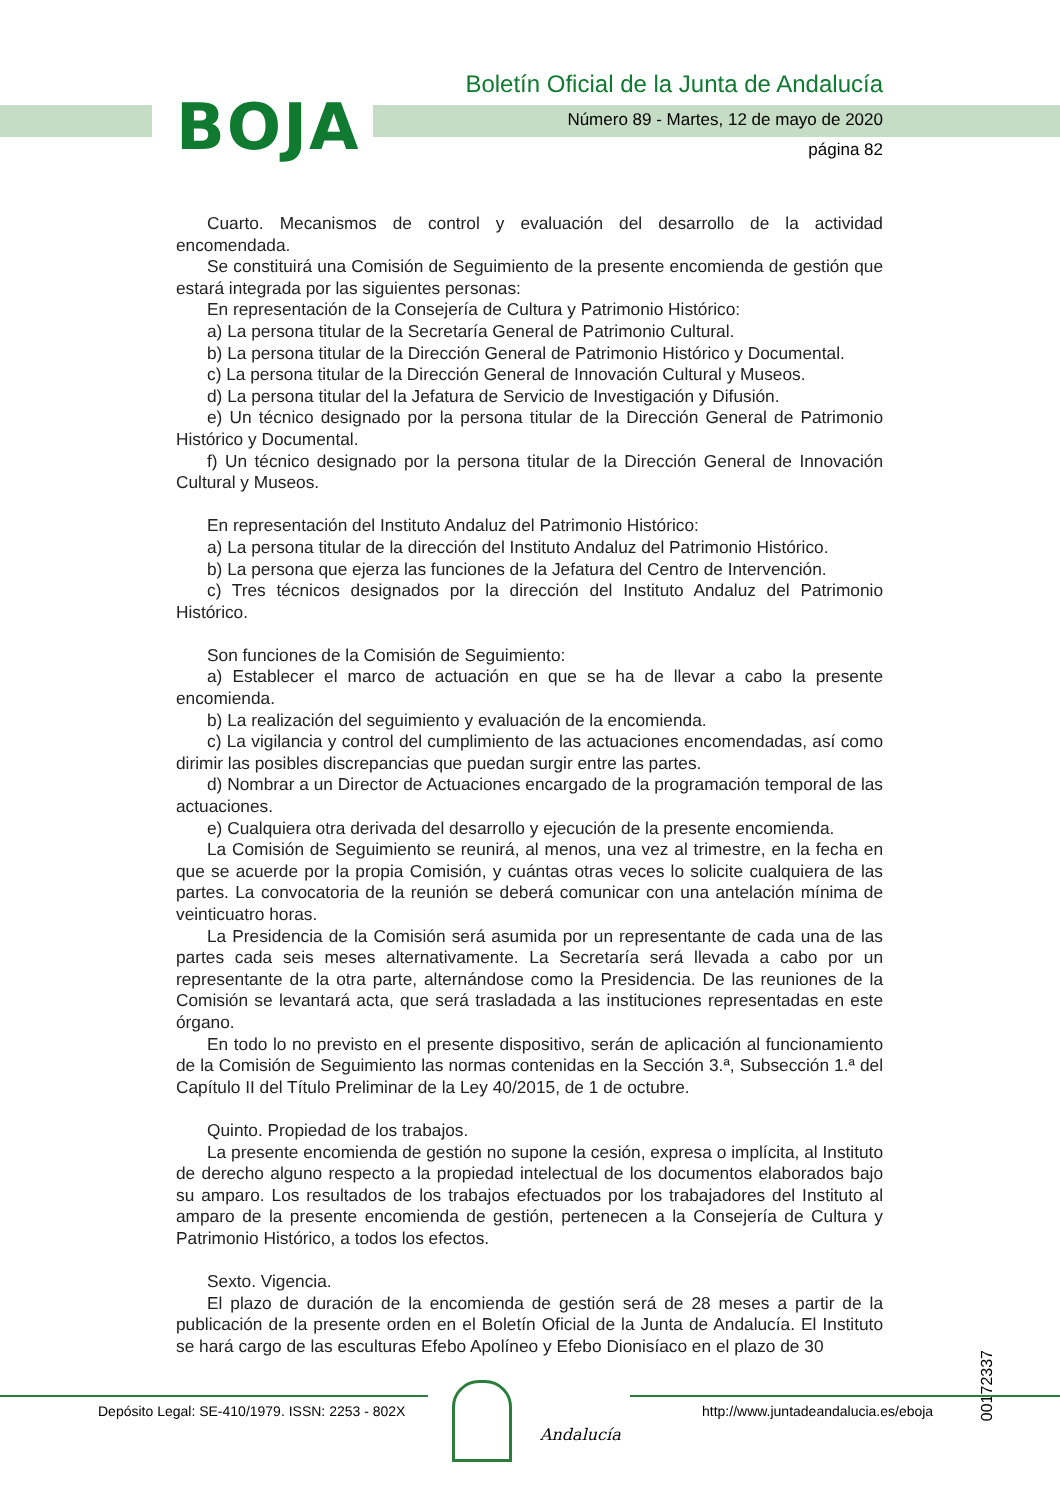BOJA
Boletín Oficial de la Junta de Andalucía
Número 89 - Martes, 12 de mayo de 2020
página 82
Cuarto. Mecanismos de control y evaluación del desarrollo de la actividad encomendada.
Se constituirá una Comisión de Seguimiento de la presente encomienda de gestión que estará integrada por las siguientes personas:
En representación de la Consejería de Cultura y Patrimonio Histórico:
a) La persona titular de la Secretaría General de Patrimonio Cultural.
b) La persona titular de la Dirección General de Patrimonio Histórico y Documental.
c) La persona titular de la Dirección General de Innovación Cultural y Museos.
d) La persona titular del la Jefatura de Servicio de Investigación y Difusión.
e) Un técnico designado por la persona titular de la Dirección General de Patrimonio Histórico y Documental.
f) Un técnico designado por la persona titular de la Dirección General de Innovación Cultural y Museos.
En representación del Instituto Andaluz del Patrimonio Histórico:
a) La persona titular de la dirección del Instituto Andaluz del Patrimonio Histórico.
b) La persona que ejerza las funciones de la Jefatura del Centro de Intervención.
c) Tres técnicos designados por la dirección del Instituto Andaluz del Patrimonio Histórico.
Son funciones de la Comisión de Seguimiento:
a) Establecer el marco de actuación en que se ha de llevar a cabo la presente encomienda.
b) La realización del seguimiento y evaluación de la encomienda.
c) La vigilancia y control del cumplimiento de las actuaciones encomendadas, así como dirimir las posibles discrepancias que puedan surgir entre las partes.
d) Nombrar a un Director de Actuaciones encargado de la programación temporal de las actuaciones.
e) Cualquiera otra derivada del desarrollo y ejecución de la presente encomienda.
La Comisión de Seguimiento se reunirá, al menos, una vez al trimestre, en la fecha en que se acuerde por la propia Comisión, y cuántas otras veces lo solicite cualquiera de las partes. La convocatoria de la reunión se deberá comunicar con una antelación mínima de veinticuatro horas.
La Presidencia de la Comisión será asumida por un representante de cada una de las partes cada seis meses alternativamente. La Secretaría será llevada a cabo por un representante de la otra parte, alternándose como la Presidencia. De las reuniones de la Comisión se levantará acta, que será trasladada a las instituciones representadas en este órgano.
En todo lo no previsto en el presente dispositivo, serán de aplicación al funcionamiento de la Comisión de Seguimiento las normas contenidas en la Sección 3.ª, Subsección 1.ª del Capítulo II del Título Preliminar de la Ley 40/2015, de 1 de octubre.
Quinto. Propiedad de los trabajos.
La presente encomienda de gestión no supone la cesión, expresa o implícita, al Instituto de derecho alguno respecto a la propiedad intelectual de los documentos elaborados bajo su amparo. Los resultados de los trabajos efectuados por los trabajadores del Instituto al amparo de la presente encomienda de gestión, pertenecen a la Consejería de Cultura y Patrimonio Histórico, a todos los efectos.
Sexto. Vigencia.
El plazo de duración de la encomienda de gestión será de 28 meses a partir de la publicación de la presente orden en el Boletín Oficial de la Junta de Andalucía. El Instituto se hará cargo de las esculturas Efebo Apolíneo y Efebo Dionisíaco en el plazo de 30
00172337
Depósito Legal: SE-410/1979. ISSN: 2253 - 802X
Andalucía
http://www.juntadeandalucia.es/eboja